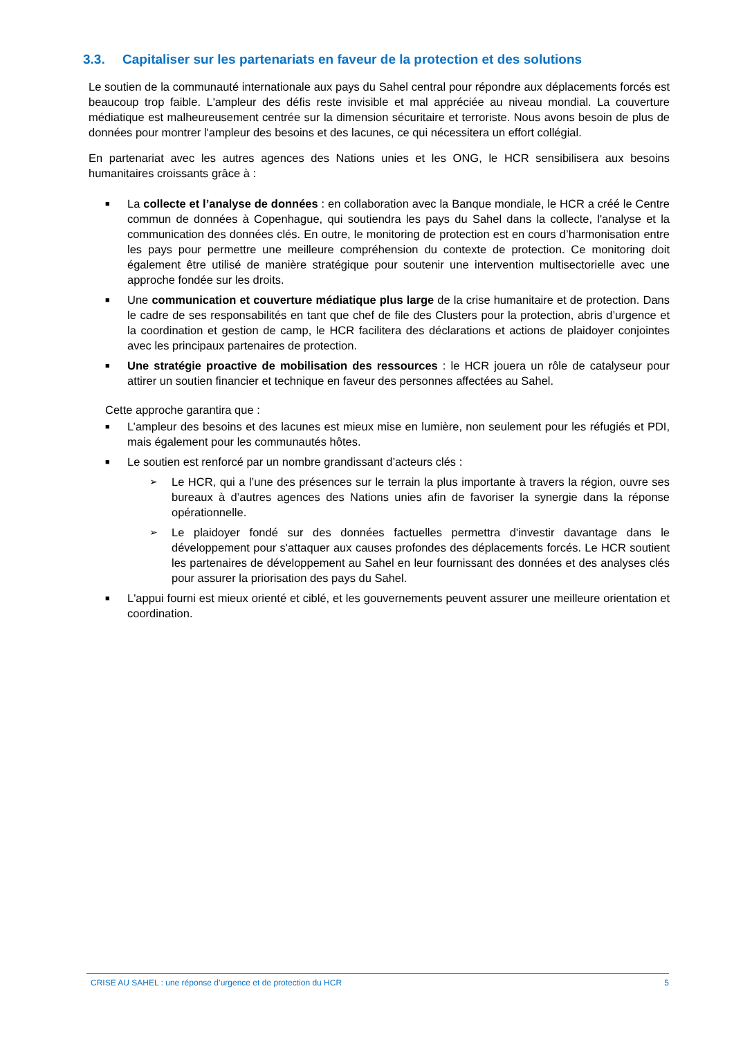3.3. Capitaliser sur les partenariats en faveur de la protection et des solutions
Le soutien de la communauté internationale aux pays du Sahel central pour répondre aux déplacements forcés est beaucoup trop faible. L'ampleur des défis reste invisible et mal appréciée au niveau mondial. La couverture médiatique est malheureusement centrée sur la dimension sécuritaire et terroriste. Nous avons besoin de plus de données pour montrer l'ampleur des besoins et des lacunes, ce qui nécessitera un effort collégial.
En partenariat avec les autres agences des Nations unies et les ONG, le HCR sensibilisera aux besoins humanitaires croissants grâce à :
■ La collecte et l’analyse de données : en collaboration avec la Banque mondiale, le HCR a créé le Centre commun de données à Copenhague, qui soutiendra les pays du Sahel dans la collecte, l'analyse et la communication des données clés. En outre, le monitoring de protection est en cours d’harmonisation entre les pays pour permettre une meilleure compréhension du contexte de protection. Ce monitoring doit également être utilisé de manière stratégique pour soutenir une intervention multisectorielle avec une approche fondée sur les droits.
■ Une communication et couverture médiatique plus large de la crise humanitaire et de protection. Dans le cadre de ses responsabilités en tant que chef de file des Clusters pour la protection, abris d’urgence et la coordination et gestion de camp, le HCR facilitera des déclarations et actions de plaidoyer conjointes avec les principaux partenaires de protection.
■ Une stratégie proactive de mobilisation des ressources : le HCR jouera un rôle de catalyseur pour attirer un soutien financier et technique en faveur des personnes affectées au Sahel.
Cette approche garantira que :
■ L’ampleur des besoins et des lacunes est mieux mise en lumière, non seulement pour les réfugiés et PDI, mais également pour les communautés hôtes.
■ Le soutien est renforcé par un nombre grandissant d’acteurs clés :
➢ Le HCR, qui a l’une des présences sur le terrain la plus importante à travers la région, ouvre ses bureaux à d’autres agences des Nations unies afin de favoriser la synergie dans la réponse opérationnelle.
➢ Le plaidoyer fondé sur des données factuelles permettra d'investir davantage dans le développement pour s'attaquer aux causes profondes des déplacements forcés. Le HCR soutient les partenaires de développement au Sahel en leur fournissant des données et des analyses clés pour assurer la priorisation des pays du Sahel.
■ L'appui fourni est mieux orienté et ciblé, et les gouvernements peuvent assurer une meilleure orientation et coordination.
CRISE AU SAHEL : une réponse d’urgence et de protection du HCR 5